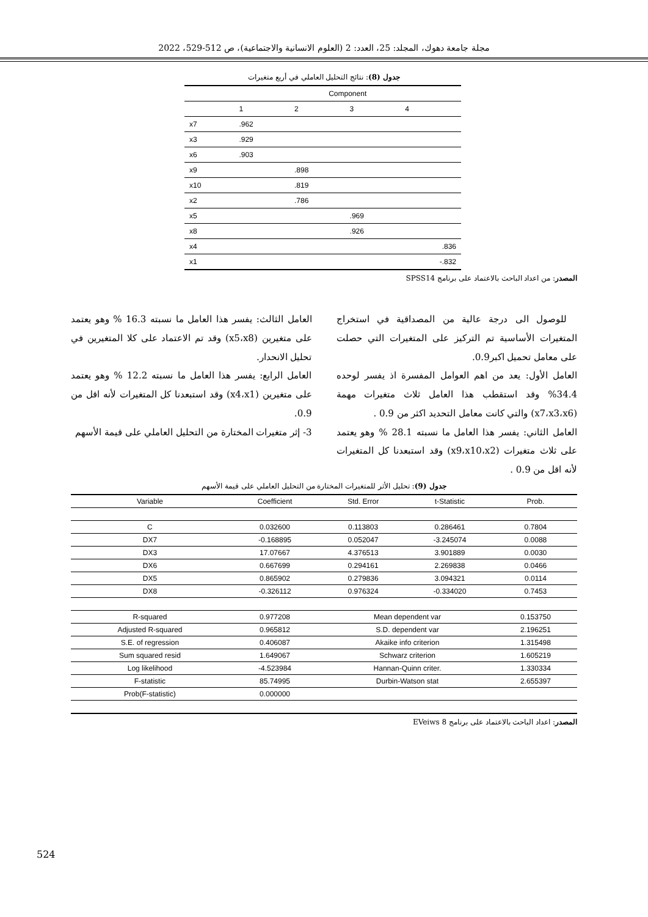مجلة جامعة دهوك، المجلد: 25، العدد: 2 (العلوم الانسانية والاجتماعية)، ص 512-529، 2022
جدول (8): نتائج التحليل العاملي في أربع متغيرات
| | Component | | | |
| | 1 | 2 | 3 | 4 |
| x7 | .962 | | | |
| x3 | .929 | | | |
| x6 | .903 | | | |
| x9 | | .898 | | |
| x10 | | .819 | | |
| x2 | | .786 | | |
| x5 | | | .969 | |
| x8 | | | .926 | |
| x4 | | | | .836 |
| x1 | | | | -.832 |
المصدر: من اعداد الباحث بالاعتماد على برنامج SPSS14
للوصول الى درجة عالية من المصداقية في استخراج المتغيرات الأساسية تم التركيز على المتغيرات التي حصلت على معامل تحميل اكبر0.9.
العامل الأول: يعد من اهم العوامل المفسرة اذ يفسر لوحده 34.4% وقد استقطب هذا العامل ثلاث متغيرات مهمة (x7،x3،x6) والتي كانت معامل التحديد اكثر من 0.9 .
العامل الثاني: يفسر هذا العامل ما نسبته 28.1 % وهو يعتمد على ثلاث متغيرات (x9،x10،x2) وقد استبعدنا كل المتغيرات لأنه اقل من 0.9 .
العامل الثالث: يفسر هذا العامل ما نسبته 16.3 % وهو يعتمد على متغيرين (x5،x8) وقد تم الاعتماد على كلا المتغيرين في تحليل الانحدار.
العامل الرابع: يفسر هذا العامل ما نسبته 12.2 % وهو يعتمد على متغيرين (x4،x1) وقد استبعدنا كل المتغيرات لأنه اقل من 0.9.
3- إثر متغيرات المختارة من التحليل العاملي على قيمة الأسهم
جدول (9): تحليل الأثر للمتغيرات المختارة من التحليل العاملي على قيمة الأسهم
| Variable | Coefficient | Std. Error | t-Statistic | Prob. |
| C | 0.032600 | 0.113803 | 0.286461 | 0.7804 |
| DX7 | -0.168895 | 0.052047 | -3.245074 | 0.0088 |
| DX3 | 17.07667 | 4.376513 | 3.901889 | 0.0030 |
| DX6 | 0.667699 | 0.294161 | 2.269838 | 0.0466 |
| DX5 | 0.865902 | 0.279836 | 3.094321 | 0.0114 |
| DX8 | -0.326112 | 0.976324 | -0.334020 | 0.7453 |
| R-squared | 0.977208 | Mean dependent var | | 0.153750 |
| Adjusted R-squared | 0.965812 | S.D. dependent var | | 2.196251 |
| S.E. of regression | 0.406087 | Akaike info criterion | | 1.315498 |
| Sum squared resid | 1.649067 | Schwarz criterion | | 1.605219 |
| Log likelihood | -4.523984 | Hannan-Quinn criter. | | 1.330334 |
| F-statistic | 85.74995 | Durbin-Watson stat | | 2.655397 |
| Prob(F-statistic) | 0.000000 | | | |
المصدر: اعداد الباحث بالاعتماد على برنامج EVeiws 8
524